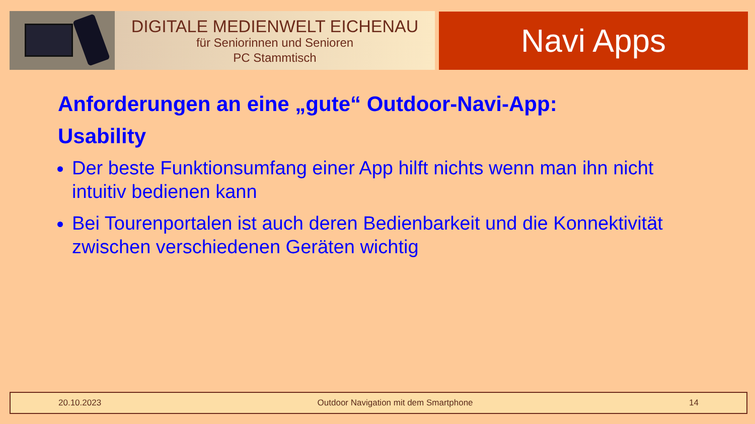DIGITALE MEDIENWELT EICHENAU
für Seniorinnen und Senioren
PC Stammtisch
Navi Apps
Anforderungen an eine „gute“ Outdoor-Navi-App:
Usability
Der beste Funktionsumfang einer App hilft nichts wenn man ihn nicht intuitiv bedienen kann
Bei Tourenportalen ist auch deren Bedienbarkeit und die Konnektivität zwischen verschiedenen Geräten wichtig
20.10.2023 Outdoor Navigation mit dem Smartphone 14